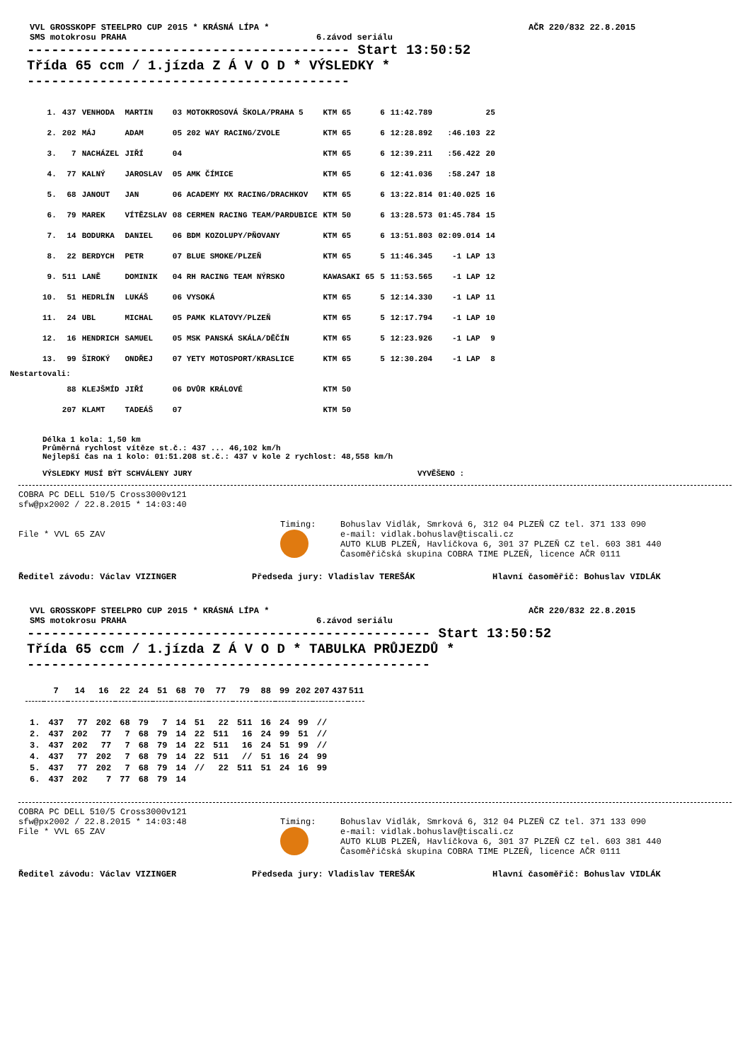VVL GROSSKOPF STEELPRO CUP 2015 * KRÁSNÁ LÍPA * AČR 220/832 22.8.2015
SMS motokrosu PRAHA 6.závod seriálu
---------------------------------------- Start 13:50:52
Třída 65 ccm / 1.jízda Z Á V O D * VÝSLEDKY *
----------------------------------------
| 1. | 437 | VENHODA | MARTIN | 03 MOTOKROSOVÁ ŠKOLA/PRAHA 5 | KTM 65 | 6 | 11:42.789 | | 25 |
| 2. | 202 | MÁJ | ADAM | 05 202 WAY RACING/ZVOLE | KTM 65 | 6 | 12:28.892 | :46.103 | 22 |
| 3. | 7 | NACHÁZEL | JIŘÍ | 04 | KTM 65 | 6 | 12:39.211 | :56.422 | 20 |
| 4. | 77 | KALNÝ | JAROSLAV | 05 AMK ČÍMICE | KTM 65 | 6 | 12:41.036 | :58.247 | 18 |
| 5. | 68 | JANOUT | JAN | 06 ACADEMY MX RACING/DRACHKOV | KTM 65 | 6 | 13:22.814 | 01:40.025 | 16 |
| 6. | 79 | MAREK | VÍTĚZSLAV | 08 CERMEN RACING TEAM/PARDUBICE | KTM 50 | 6 | 13:28.573 | 01:45.784 | 15 |
| 7. | 14 | BODURKA | DANIEL | 06 BDM KOZOLUPY/PŇOVANY | KTM 65 | 6 | 13:51.803 | 02:09.014 | 14 |
| 8. | 22 | BERDYCH | PETR | 07 BLUE SMOKE/PLZEŇ | KTM 65 | 5 | 11:46.345 | -1 LAP | 13 |
| 9. | 511 | LANĚ | DOMINIK | 04 RH RACING TEAM NÝRSKO | KAWASAKI 65 | 5 | 11:53.565 | -1 LAP | 12 |
| 10. | 51 | HEDRLÍN | LUKÁŠ | 06 VYSOKÁ | KTM 65 | 5 | 12:14.330 | -1 LAP | 11 |
| 11. | 24 | UBL | MICHAL | 05 PAMK KLATOVY/PLZEŇ | KTM 65 | 5 | 12:17.794 | -1 LAP | 10 |
| 12. | 16 | HENDRICH | SAMUEL | 05 MSK PANSKÁ SKÁLA/DĚČÍN | KTM 65 | 5 | 12:23.926 | -1 LAP | 9 |
| 13. | 99 | ŠIROKÝ | ONDŘEJ | 07 YETY MOTOSPORT/KRASLICE | KTM 65 | 5 | 12:30.204 | -1 LAP | 8 |
| Nestartovali: | | | | | | | | | |
| | 88 | KLEJŠMÍD | JIŘÍ | 06 DVŮR KRÁLOVÉ | KTM 50 | | | | |
| | 207 | KLAMT | TADEÁŠ | 07 | KTM 50 | | | | |
Délka 1 kola: 1,50 km
Průměrná rychlost vítěze st.č.: 437 ... 46,102 km/h
Nejlepší čas na 1 kolo: 01:51.208 st.č.: 437 v kole 2 rychlost: 48,558 km/h
VÝSLEDKY MUSÍ BÝT SCHVÁLENY JURY VYVĚŠENO :
COBRA PC DELL 510/5 Cross3000v121
sfw@px2002 / 22.8.2015 * 14:03:40
File * VVL 65 ZAV Timing:
Bohuslav Vidlák, Smrková 6, 312 04 PLZEŇ CZ tel. 371 133 090
e-mail: vidlak.bohuslav@tiscali.cz
AUTO KLUB PLZEŇ, Havlíčkova 6, 301 37 PLZEŇ CZ tel. 603 381 440
Časoměřičská skupina COBRA TIME PLZEŇ, licence AČR 0111
Ředitel závodu: Václav VIZINGER Předseda jury: Vladislav TEREŠÁK Hlavní časoměřič: Bohuslav VIDLÁK
VVL GROSSKOPF STEELPRO CUP 2015 * KRÁSNÁ LÍPA * AČR 220/832 22.8.2015
SMS motokrosu PRAHA 6.závod seriálu
-------------------------------------------------- Start 13:50:52
Třída 65 ccm / 1.jízda Z Á V O D * TABULKA PRŮJEZDŮ *
--------------------------------------------------
| | 7 | 14 | 16 | 22 | 24 | 51 | 68 | 70 | 77 | 79 | 88 | 99 | 202 | 207 | 437 | 511 |
| --- | --- | --- | --- | --- | --- | --- | --- | --- | --- | --- | --- | --- | --- | --- | --- | --- |
| 1. | 437 | 77 | 202 | 68 | 79 | 7 | 14 | 51 | 22 | 511 | 16 | 24 | 99 | // | | |
| 2. | 437 | 202 | 77 | 7 | 68 | 79 | 14 | 22 | 511 | 16 | 24 | 99 | 51 | // | | |
| 3. | 437 | 202 | 77 | 7 | 68 | 79 | 14 | 22 | 511 | 16 | 24 | 51 | 99 | // | | |
| 4. | 437 | 77 | 202 | 7 | 68 | 79 | 14 | 22 | 511 | // | 51 | 16 | 24 | 99 | | |
| 5. | 437 | 77 | 202 | 7 | 68 | 79 | 14 | // | 22 | 511 | 51 | 24 | 16 | 99 | | |
| 6. | 437 | 202 | 7 | 77 | 68 | 79 | 14 | | | | | | | | | |
COBRA PC DELL 510/5 Cross3000v121
sfw@px2002 / 22.8.2015 * 14:03:48
File * VVL 65 ZAV Timing:
Bohuslav Vidlák, Smrková 6, 312 04 PLZEŇ CZ tel. 371 133 090
e-mail: vidlak.bohuslav@tiscali.cz
AUTO KLUB PLZEŇ, Havlíčkova 6, 301 37 PLZEŇ CZ tel. 603 381 440
Časoměřičská skupina COBRA TIME PLZEŇ, licence AČR 0111
Ředitel závodu: Václav VIZINGER Předseda jury: Vladislav TEREŠÁK Hlavní časoměřič: Bohuslav VIDLÁK